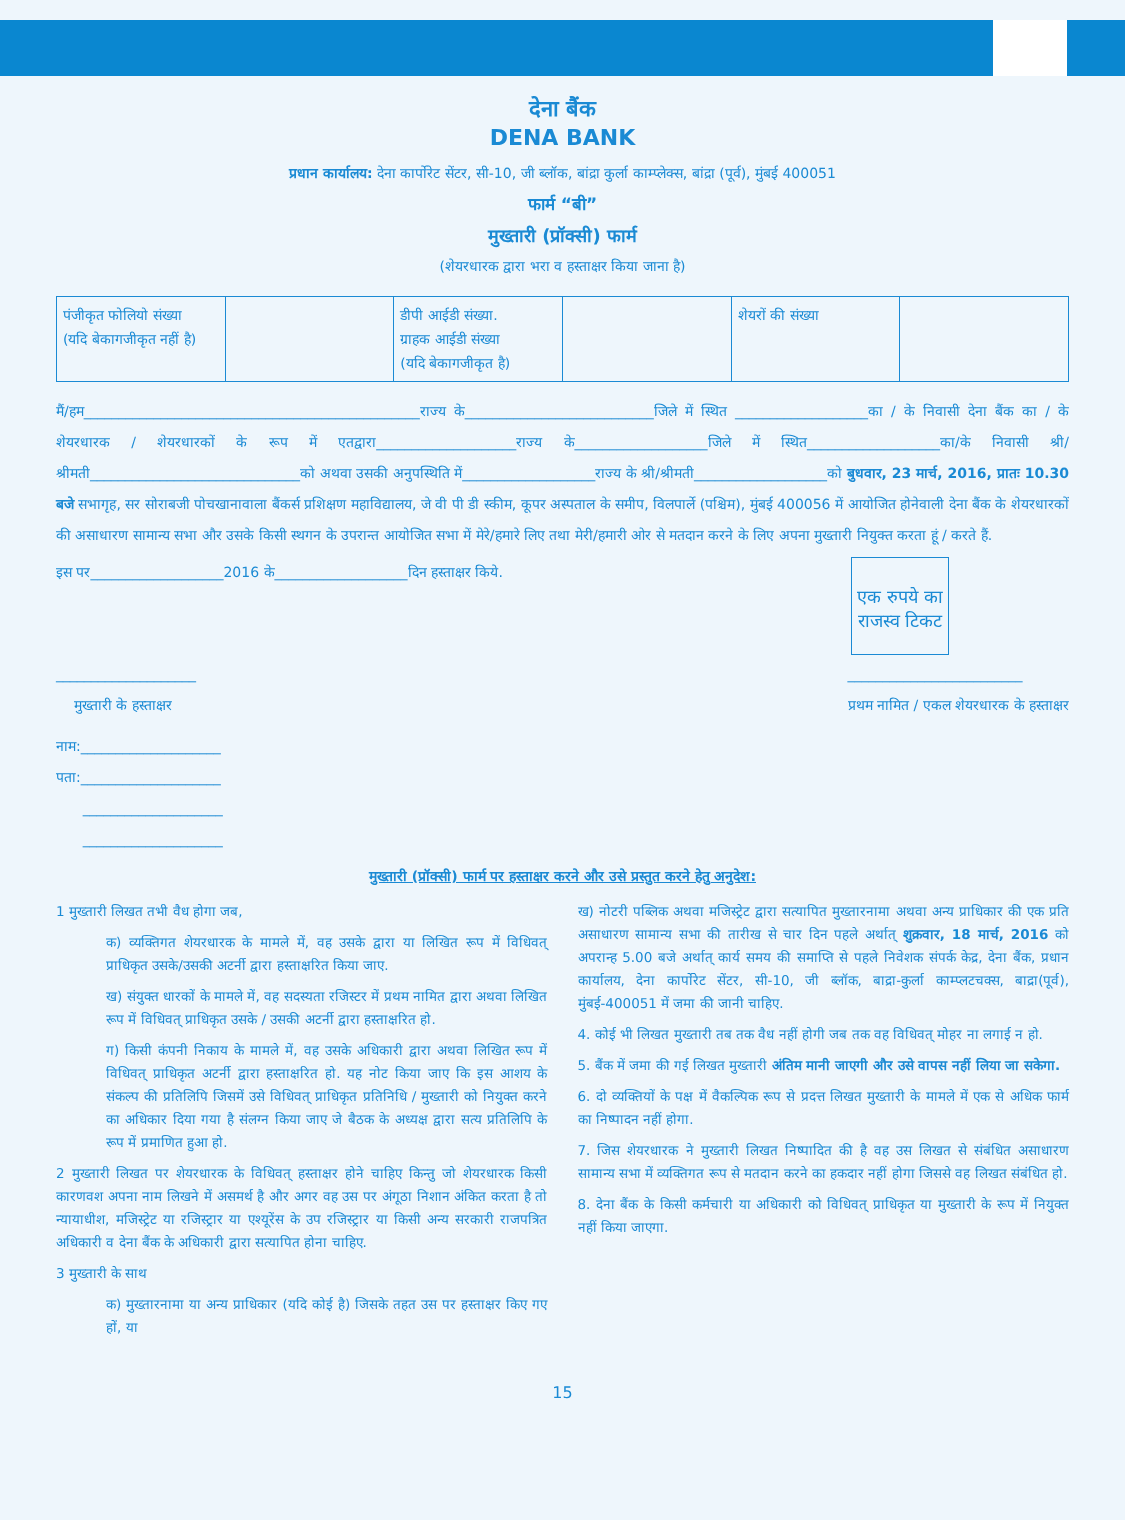देना बैंक
DENA BANK
प्रधान कार्यालय: देना कार्पोरेट सेंटर, सी-10, जी ब्लॉक, बांद्रा कुर्ला काम्प्लेक्स, बांद्रा (पूर्व), मुंबई 400051
फार्म “बी”
मुख्तारी (प्रॉक्सी) फार्म
(शेयरधारक द्वारा भरा व हस्ताक्षर किया जाना है)
| पंजीकृत फोलियो संख्या (यदि बेकागजीकृत नहीं है) | | डीपी आईडी संख्या. ग्राहक आईडी संख्या (यदि बेकागजीकृत है) | | शेयरों की संख्या | |
मैं/हम________________________________________________राज्य के___________________________जिले में स्थित ___________________का / के निवासी देना बैंक का / के शेयरधारक / शेयरधारकों के रूप में एतद्वारा____________________राज्य के___________________जिले में स्थित___________________का/के निवासी श्री/श्रीमती______________________________को अथवा उसकी अनुपस्थिति में___________________राज्य के श्री/श्रीमती___________________को बुधवार, 23 मार्च, 2016, प्रातः 10.30 बजे सभागृह, सर सोराबजी पोचखानावाला बैंकर्स प्रशिक्षण महाविद्यालय, जे वी पी डी स्कीम, कूपर अस्पताल के समीप, विलपार्ले (पश्चिम), मुंबई 400056 में आयोजित होनेवाली देना बैंक के शेयरधारकों की असाधारण सामान्य सभा और उसके किसी स्थगन के उपरान्त आयोजित सभा में मेरे/हमारे लिए तथा मेरी/हमारी ओर से मतदान करने के लिए अपना मुख्तारी नियुक्त करता हूं / करते हैं.
इस पर___________________2016 के___________________दिन हस्ताक्षर किये.
एक रुपये का राजस्व टिकट
____________________
मुख्तारी के हस्ताक्षर
_________________________
प्रथम नामित / एकल शेयरधारक के हस्ताक्षर
नाम:____________________
पता:____________________
____________________
____________________
मुख्तारी (प्रॉक्सी) फार्म पर हस्ताक्षर करने और उसे प्रस्तुत करने हेतु अनुदेश:
1 मुख्तारी लिखत तभी वैध होगा जब,
क) व्यक्तिगत शेयरधारक के मामले में, वह उसके द्वारा या लिखित रूप में विधिवत् प्राधिकृत उसके/उसकी अटर्नी द्वारा हस्ताक्षरित किया जाए.
ख) संयुक्त धारकों के मामले में, वह सदस्यता रजिस्टर में प्रथम नामित द्वारा अथवा लिखित रूप में विधिवत् प्राधिकृत उसके / उसकी अटर्नी द्वारा हस्ताक्षरित हो.
ग) किसी कंपनी निकाय के मामले में, वह उसके अधिकारी द्वारा अथवा लिखित रूप में विधिवत् प्राधिकृत अटर्नी द्वारा हस्ताक्षरित हो. यह नोट किया जाए कि इस आशय के संकल्प की प्रतिलिपि जिसमें उसे विधिवत् प्राधिकृत प्रतिनिधि / मुख्तारी को नियुक्त करने का अधिकार दिया गया है संलग्न किया जाए जे बैठक के अध्यक्ष द्वारा सत्य प्रतिलिपि के रूप में प्रमाणित हुआ हो.
2 मुख्तारी लिखत पर शेयरधारक के विधिवत् हस्ताक्षर होने चाहिए किन्तु जो शेयरधारक किसी कारणवश अपना नाम लिखने में असमर्थ है और अगर वह उस पर अंगूठा निशान अंकित करता है तो न्यायाधीश, मजिस्ट्रेट या रजिस्ट्रार या एश्यूरेंस के उप रजिस्ट्रार या किसी अन्य सरकारी राजपत्रित अधिकारी व देना बैंक के अधिकारी द्वारा सत्यापित होना चाहिए.
3 मुख्तारी के साथ
क) मुख्तारनामा या अन्य प्राधिकार (यदि कोई है) जिसके तहत उस पर हस्ताक्षर किए गए हों, या
ख) नोटरी पब्लिक अथवा मजिस्ट्रेट द्वारा सत्यापित मुख्तारनामा अथवा अन्य प्राधिकार की एक प्रति असाधारण सामान्य सभा की तारीख से चार दिन पहले अर्थात् शुक्रवार, 18 मार्च, 2016 को अपरान्ह 5.00 बजे अर्थात् कार्य समय की समाप्ति से पहले निवेशक संपर्क केद्र, देना बैंक, प्रधान कार्यालय, देना कार्पोरेट सेंटर, सी-10, जी ब्लॉक, बाद्रा-कुर्ला काम्प्लटचक्स, बाद्रा(पूर्व), मुंबई-400051 में जमा की जानी चाहिए.
4. कोई भी लिखत मुख्तारी तब तक वैध नहीं होगी जब तक वह विधिवत् मोहर ना लगाई न हो.
5. बैंक में जमा की गई लिखत मुख्तारी अंतिम मानी जाएगी और उसे वापस नहीं लिया जा सकेगा.
6. दो व्यक्तियों के पक्ष में वैकल्पिक रूप से प्रदत्त लिखत मुख्तारी के मामले में एक से अधिक फार्म का निष्पादन नहीं होगा.
7. जिस शेयरधारक ने मुख्तारी लिखत निष्पादित की है वह उस लिखत से संबंधित असाधारण सामान्य सभा में व्यक्तिगत रूप से मतदान करने का हकदार नहीं होगा जिससे वह लिखत संबंधित हो.
8. देना बैंक के किसी कर्मचारी या अधिकारी को विधिवत् प्राधिकृत या मुख्तारी के रूप में नियुक्त नहीं किया जाएगा.
15